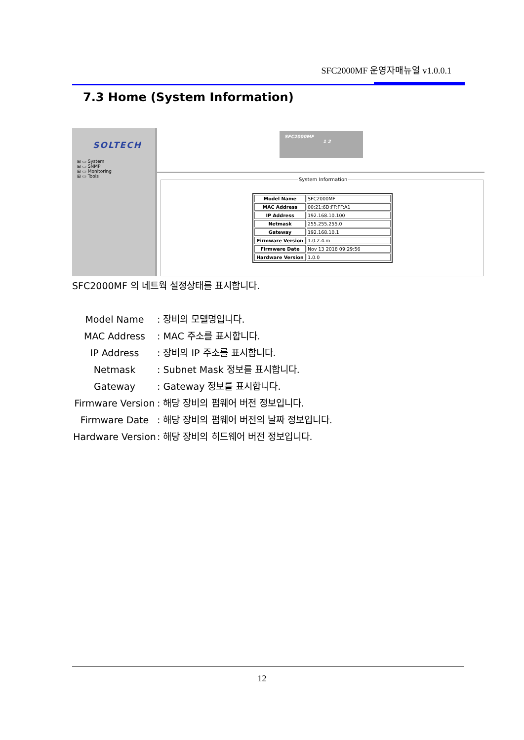SFC2000MF 운영자매뉴얼 v1.0.0.1
7.3 Home (System Information)
SOLTECH
⊞ ▭ System
⊞ ▭ SNMP
⊞ ▭ Monitoring
⊞ ▭ Tools
SFC2000MF
1 2
System Information
| Model Name | SFC2000MF |
| MAC Address | 00:21:6D:FF:FF:A1 |
| IP Address | 192.168.10.100 |
| Netmask | 255.255.255.0 |
| Gateway | 192.168.10.1 |
| Firmware Version | 1.0.2.4.m |
| Firmware Date | Nov 13 2018 09:29:56 |
| Hardware Version | 1.0.0 |
SFC2000MF 의 네트웍 설정상태를 표시합니다.
Model Name : 장비의 모델명입니다.
MAC Address : MAC 주소를 표시합니다.
IP Address : 장비의 IP 주소를 표시합니다.
Netmask : Subnet Mask 정보를 표시합니다.
Gateway : Gateway 정보를 표시합니다.
Firmware Version
: 해당 장비의 펌웨어 버전 정보입니다.
Firmware Date : 해당 장비의 펌웨어 버전의 날짜 정보입니다.
Hardware Version
: 해당 장비의 히드웨어 버전 정보입니다.
12